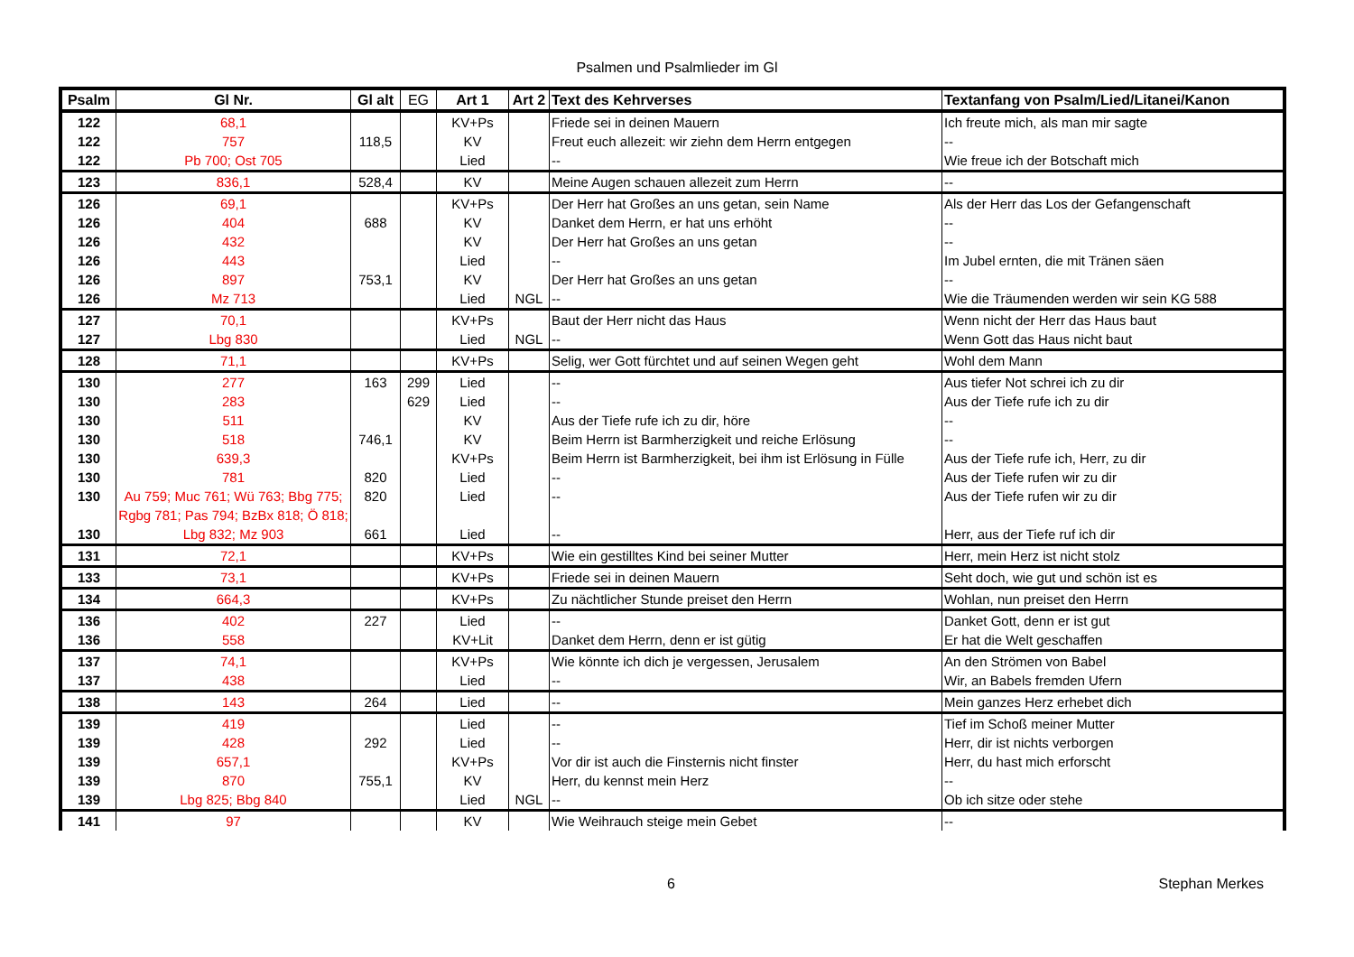Psalmen und Psalmlieder im Gl
| Psalm | Gl Nr. | Gl alt | EG | Art 1 | Art 2 | Text des Kehrverses | Textanfang von Psalm/Lied/Litanei/Kanon |
| --- | --- | --- | --- | --- | --- | --- | --- |
| 122 | 68,1 | | | KV+Ps | | Friede sei in deinen Mauern | Ich freute mich, als man mir sagte |
| 122 | 757 | 118,5 | | KV | | Freut euch allezeit: wir ziehn dem Herrn entgegen | -- |
| 122 | Pb 700; Ost 705 | | | Lied | | -- | Wie freue ich der Botschaft mich |
| 123 | 836,1 | 528,4 | | KV | | Meine Augen schauen allezeit zum Herrn | -- |
| 126 | 69,1 | | | KV+Ps | | Der Herr hat Großes an uns getan, sein Name | Als der Herr das Los der Gefangenschaft |
| 126 | 404 | 688 | | KV | | Danket dem Herrn, er hat uns erhöht | -- |
| 126 | 432 | | | KV | | Der Herr hat Großes an uns getan | -- |
| 126 | 443 | | | Lied | | -- | Im Jubel ernten, die mit Tränen säen |
| 126 | 897 | 753,1 | | KV | | Der Herr hat Großes an uns getan | -- |
| 126 | Mz 713 | | | Lied | NGL | -- | Wie die Träumenden werden wir sein KG 588 |
| 127 | 70,1 | | | KV+Ps | | Baut der Herr nicht das Haus | Wenn nicht der Herr das Haus baut |
| 127 | Lbg 830 | | | Lied | NGL | -- | Wenn Gott das Haus nicht baut |
| 128 | 71,1 | | | KV+Ps | | Selig, wer Gott fürchtet und auf seinen Wegen geht | Wohl dem Mann |
| 130 | 277 | 163 | 299 | Lied | | -- | Aus tiefer Not schrei ich zu dir |
| 130 | 283 | | 629 | Lied | | -- | Aus der Tiefe rufe ich zu dir |
| 130 | 511 | | | KV | | Aus der Tiefe rufe ich zu dir, höre | -- |
| 130 | 518 | 746,1 | | KV | | Beim Herrn ist Barmherzigkeit und reiche Erlösung | -- |
| 130 | 639,3 | | | KV+Ps | | Beim Herrn ist Barmherzigkeit, bei ihm ist Erlösung in Fülle | Aus der Tiefe rufe ich, Herr, zu dir |
| 130 | 781 | 820 | | Lied | | -- | Aus der Tiefe rufen wir zu dir |
| 130 | Au 759; Muc 761; Wü 763; Bbg 775; Rgbg 781; Pas 794; BzBx 818; Ö 818; | 820 | | Lied | | -- | Aus der Tiefe rufen wir zu dir |
| 130 | Lbg 832; Mz 903 | 661 | | Lied | | -- | Herr, aus der Tiefe ruf ich dir |
| 131 | 72,1 | | | KV+Ps | | Wie ein gestilltes Kind bei seiner Mutter | Herr, mein Herz ist nicht stolz |
| 133 | 73,1 | | | KV+Ps | | Friede sei in deinen Mauern | Seht doch, wie gut und schön ist es |
| 134 | 664,3 | | | KV+Ps | | Zu nächtlicher Stunde preiset den Herrn | Wohlan, nun preiset den Herrn |
| 136 | 402 | 227 | | Lied | | -- | Danket Gott, denn er ist gut |
| 136 | 558 | | | KV+Lit | | Danket dem Herrn, denn er ist gütig | Er hat die Welt geschaffen |
| 137 | 74,1 | | | KV+Ps | | Wie könnte ich dich je vergessen, Jerusalem | An den Strömen von Babel |
| 137 | 438 | | | Lied | | -- | Wir, an Babels fremden Ufern |
| 138 | 143 | 264 | | Lied | | -- | Mein ganzes Herz erhebet dich |
| 139 | 419 | | | Lied | | -- | Tief im Schoß meiner Mutter |
| 139 | 428 | 292 | | Lied | | -- | Herr, dir ist nichts verborgen |
| 139 | 657,1 | | | KV+Ps | | Vor dir ist auch die Finsternis nicht finster | Herr, du hast mich erforscht |
| 139 | 870 | 755,1 | | KV | | Herr, du kennst mein Herz | -- |
| 139 | Lbg 825; Bbg 840 | | | Lied | NGL | -- | Ob ich sitze oder stehe |
| 141 | 97 | | | KV | | Wie Weihrauch steige mein Gebet | -- |
6 Stephan Merkes